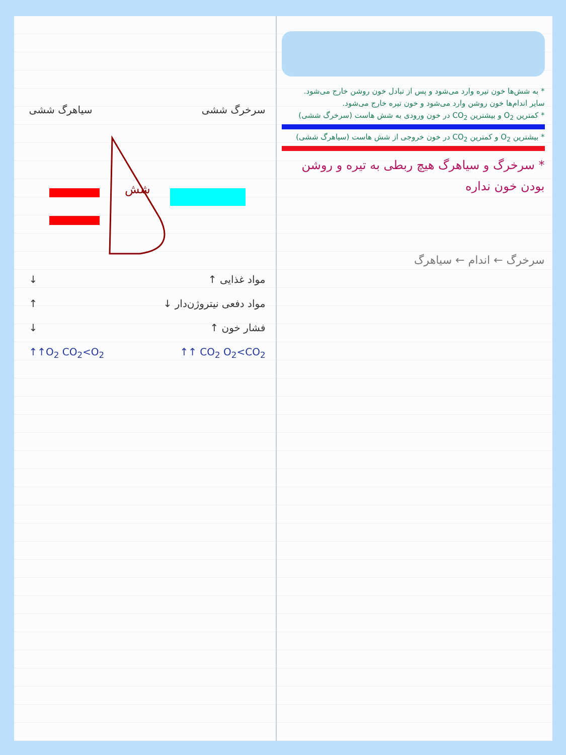سیاهرگ ششی سرخرگ ششی
شش
↓ ↑ مواد غذایی
↑ ↓ مواد دفعی نیتروژن‌دار
↓ ↑ فشار خون
↑↑O<sub>2</sub> CO<sub>2</sub><O<sub>2</sub> ↑↑ CO<sub>2</sub> O<sub>2</sub><CO<sub>2</sub>
* به شش‌ها خون تیره وارد می‌شود و پس از تبادل خون روشن خارج می‌شود.
سایر اندام‌ها خون روشن وارد می‌شود و خون تیره خارج می‌شود.
* کمترین O<sub>2</sub> و بیشترین CO<sub>2</sub> در خون ورودی به شش هاست (سرخرگ ششی)
* بیشترین O<sub>2</sub> و کمترین CO<sub>2</sub> در خون خروجی از شش هاست (سیاهرگ ششی)
* سرخرگ و سیاهرگ هیچ ربطی به تیره و روشن
بودن خون نداره
سرخرگ ← اندام ← سیاهرگ